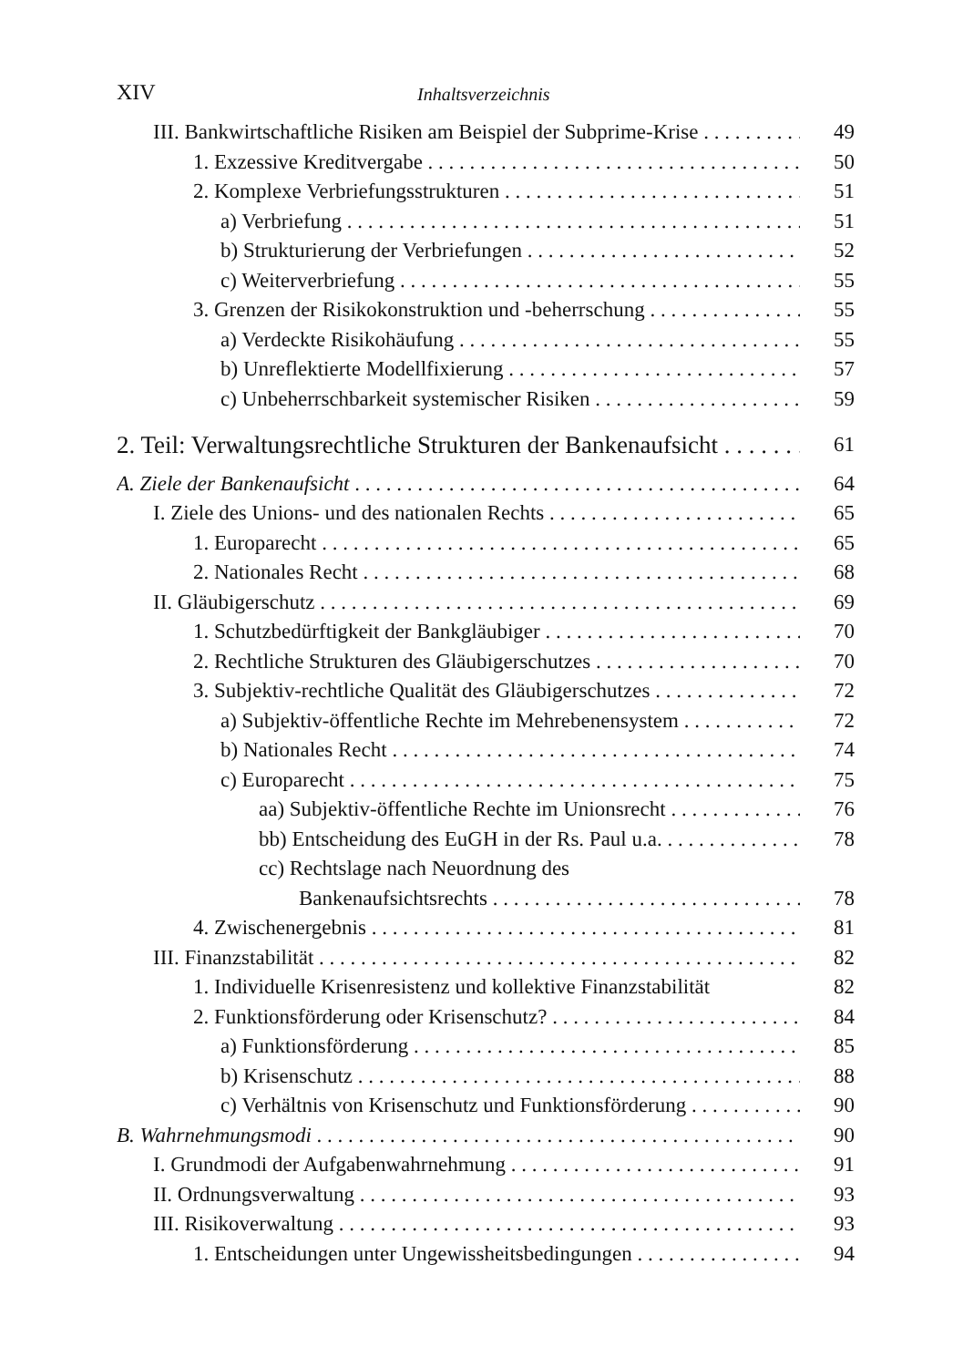XIV Inhaltsverzeichnis
III. Bankwirtschaftliche Risiken am Beispiel der Subprime-Krise 49
1. Exzessive Kreditvergabe 50
2. Komplexe Verbriefungsstrukturen 51
a) Verbriefung 51
b) Strukturierung der Verbriefungen 52
c) Weiterverbriefung 55
3. Grenzen der Risikokonstruktion und -beherrschung 55
a) Verdeckte Risikohäufung 55
b) Unreflektierte Modellfixierung 57
c) Unbeherrschbarkeit systemischer Risiken 59
2. Teil: Verwaltungsrechtliche Strukturen der Bankenaufsicht 61
A. Ziele der Bankenaufsicht 64
I. Ziele des Unions- und des nationalen Rechts 65
1. Europarecht 65
2. Nationales Recht 68
II. Gläubigerschutz 69
1. Schutzbedürftigkeit der Bankgläubiger 70
2. Rechtliche Strukturen des Gläubigerschutzes 70
3. Subjektiv-rechtliche Qualität des Gläubigerschutzes 72
a) Subjektiv-öffentliche Rechte im Mehrebenensystem 72
b) Nationales Recht 74
c) Europarecht 75
aa) Subjektiv-öffentliche Rechte im Unionsrecht 76
bb) Entscheidung des EuGH in der Rs. Paul u.a. 78
cc) Rechtslage nach Neuordnung des
Bankenaufsichtsrechts 78
4. Zwischenergebnis 81
III. Finanzstabilität 82
1. Individuelle Krisenresistenz und kollektive Finanzstabilität 82
2. Funktionsförderung oder Krisenschutz? 84
a) Funktionsförderung 85
b) Krisenschutz 88
c) Verhältnis von Krisenschutz und Funktionsförderung 90
B. Wahrnehmungsmodi 90
I. Grundmodi der Aufgabenwahrnehmung 91
II. Ordnungsverwaltung 93
III. Risikoverwaltung 93
1. Entscheidungen unter Ungewissheitsbedingungen 94